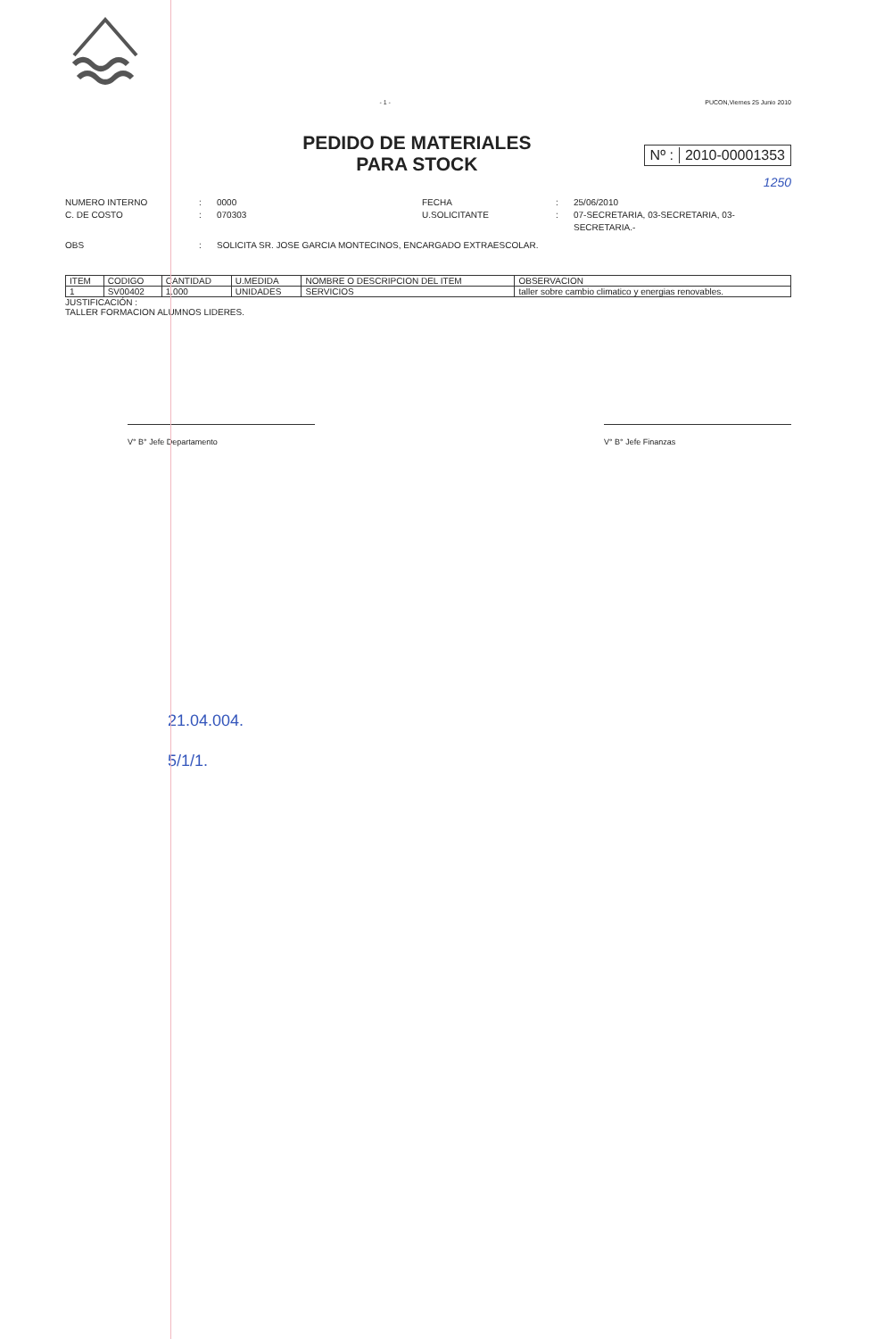- 1 - PUCON,Viernes 25 Junio 2010
PEDIDO DE MATERIALES
PARA STOCK
Nº : 2010-00001353
1250
NUMERO INTERNO: 0000 FECHA: 25/06/2010 C. DE COSTO: 070303 U.SOLICITANTE: 07-SECRETARIA, 03-SECRETARIA, 03-SECRETARIA.- OBS: SOLICITA SR. JOSE GARCIA MONTECINOS, ENCARGADO EXTRAESCOLAR.
| ITEM | CODIGO | CANTIDAD | U.MEDIDA | NOMBRE O DESCRIPCION DEL ITEM | OBSERVACION |
| --- | --- | --- | --- | --- | --- |
| 1 | SV00402 | 1.000 | UNIDADES | SERVICIOS | taller sobre cambio climatico y energias renovables. |
JUSTIFICACIÓN :
TALLER FORMACION ALUMNOS LIDERES.
V° B° Jefe Departamento V° B° Jefe Finanzas
21.04.004.
5/1/1.